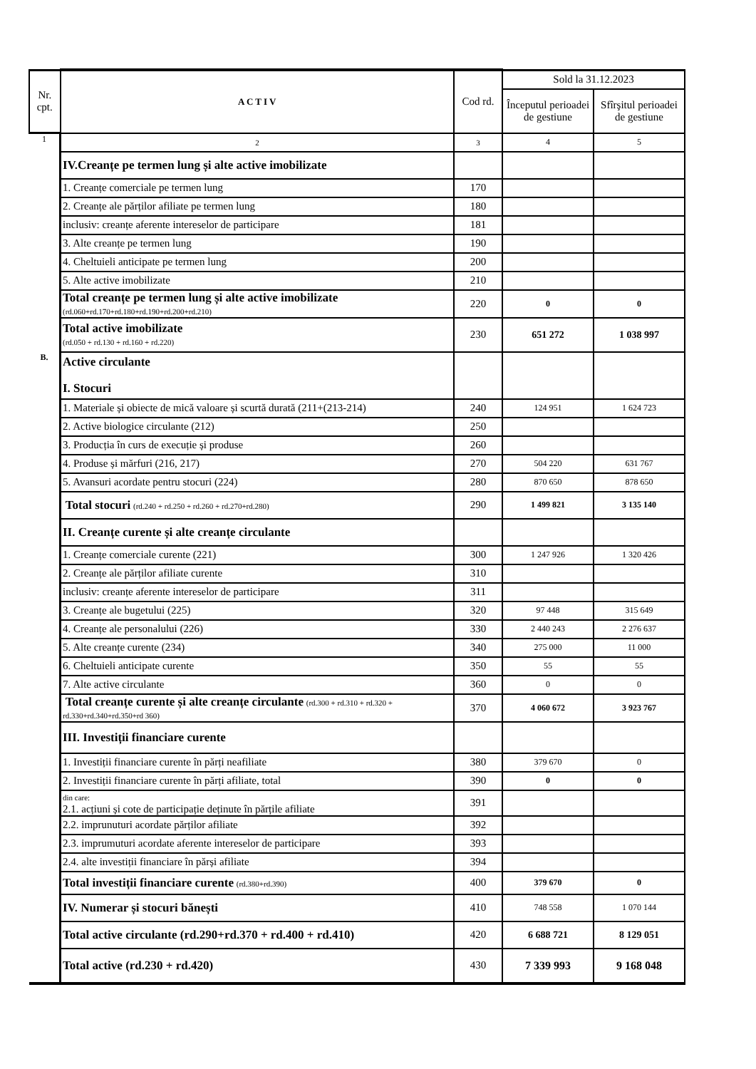| Nr. cpt. | A C T I V | Cod rd. | Sold la 31.12.2023 | |
| --- | --- | --- | --- | --- |
| | | | Începutul perioadei de gestiune | Sfîrşitul perioadei de gestiune |
| 1 | 2 | 3 | 4 | 5 |
| | IV.Creanțe pe termen lung și alte active imobilizate | | | |
| | 1. Creanțe comerciale pe termen lung | 170 | | |
| | 2. Creanțe ale părților afiliate pe termen lung | 180 | | |
| | inclusiv: creanțe aferente intereselor de participare | 181 | | |
| | 3. Alte creanțe pe termen lung | 190 | | |
| | 4. Cheltuieli anticipate pe termen lung | 200 | | |
| | 5. Alte active imobilizate | 210 | | |
| | Total creanțe pe termen lung și alte active imobilizate (rd.060+rd.170+rd.180+rd.190+rd.200+rd.210) | 220 | 0 | 0 |
| | Total active imobilizate (rd.050 + rd.130 + rd.160 + rd.220) | 230 | 651 272 | 1 038 997 |
| B. | Active circulante I. Stocuri | | | |
| | 1. Materiale și obiecte de mică valoare și scurtă durată (211+(213-214) | 240 | 124 951 | 1 624 723 |
| | 2. Active biologice circulante (212) | 250 | | |
| | 3. Producția în curs de execuție și produse | 260 | | |
| | 4. Produse și mărfuri (216, 217) | 270 | 504 220 | 631 767 |
| | 5. Avansuri acordate pentru stocuri (224) | 280 | 870 650 | 878 650 |
| | Total stocuri (rd.240 + rd.250 + rd.260 + rd.270+rd.280) | 290 | 1 499 821 | 3 135 140 |
| | II. Creanțe curente și alte creanțe circulante | | | |
| | 1. Creanțe comerciale curente (221) | 300 | 1 247 926 | 1 320 426 |
| | 2. Creanțe ale părților afiliate curente | 310 | | |
| | inclusiv: creanțe aferente intereselor de participare | 311 | | |
| | 3. Creanțe ale bugetului (225) | 320 | 97 448 | 315 649 |
| | 4. Creanțe ale personalului (226) | 330 | 2 440 243 | 2 276 637 |
| | 5. Alte creanțe curente (234) | 340 | 275 000 | 11 000 |
| | 6. Cheltuieli anticipate curente | 350 | 55 | 55 |
| | 7. Alte active circulante | 360 | 0 | 0 |
| | Total creanțe curente și alte creanțe circulante (rd.300 + rd.310 + rd.320 + rd.330+rd.340+rd.350+rd 360) | 370 | 4 060 672 | 3 923 767 |
| | III. Investiții financiare curente | | | |
| | 1. Investiții financiare curente în părți neafiliate | 380 | 379 670 | 0 |
| | 2. Investiții financiare curente în părți afiliate, total | 390 | 0 | 0 |
| | din care: 2.1. acțiuni și cote de participație deținute în părțile afiliate | 391 | | |
| | 2.2. imprunuturi acordate părților afiliate | 392 | | |
| | 2.3. imprumuturi acordate aferente intereselor de participare | 393 | | |
| | 2.4. alte investiții financiare în părși afiliate | 394 | | |
| | Total investiții financiare curente (rd.380+rd.390) | 400 | 379 670 | 0 |
| | IV. Numerar și stocuri bănești | 410 | 748 558 | 1 070 144 |
| | Total active circulante (rd.290+rd.370 + rd.400 + rd.410) | 420 | 6 688 721 | 8 129 051 |
| | Total active (rd.230 + rd.420) | 430 | 7 339 993 | 9 168 048 |